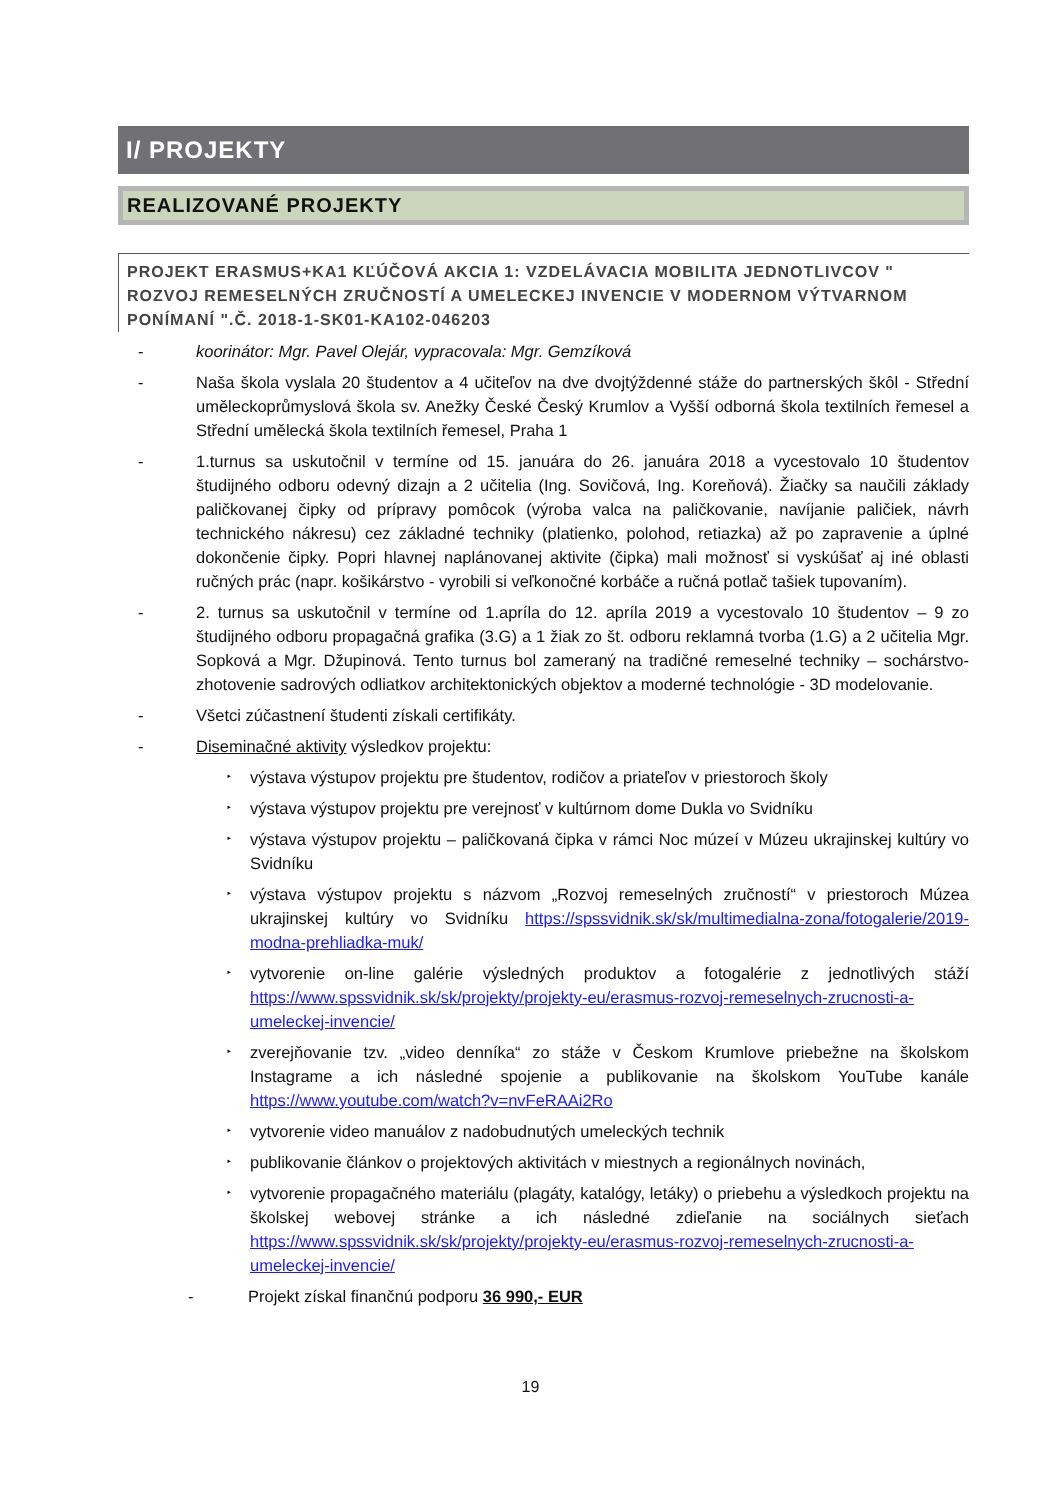I/ PROJEKTY
REALIZOVANÉ PROJEKTY
PROJEKT ERASMUS+KA1 KĽÚČOVÁ AKCIA 1: VZDELÁVACIA MOBILITA JEDNOTLIVCOV " ROZVOJ REMESELNÝCH ZRUČNOSTÍ A UMELECKEJ INVENCIE V MODERNOM VÝTVARNOM PONÍMANÍ ".Č. 2018-1-SK01-KA102-046203
- koorinátor: Mgr. Pavel Olejár, vypracovala: Mgr. Gemzíková
- Naša škola vyslala 20 študentov a 4 učiteľov na dve dvojtýždenné stáže do partnerských škôl - Střední uměleckoprůmyslová škola sv. Anežky České Český Krumlov a Vyšší odborná škola textilních řemesel a Střední umělecká škola textilních řemesel, Praha 1
- 1.turnus sa uskutočnil v termíne od 15. januára do 26. januára 2018 a vycestovalo 10 študentov študijného odboru odevný dizajn a 2 učitelia (Ing. Sovičová, Ing. Koreňová). Žiačky sa naučili základy paličkovanej čipky od prípravy pomôcok (výroba valca na paličkovanie, navíjanie paličiek, návrh technického nákresu) cez základné techniky (platienko, polohod, retiazka) až po zapravenie a úplné dokončenie čipky. Popri hlavnej naplánovanej aktivite (čipka) mali možnosť si vyskúšať aj iné oblasti ručných prác (napr. košikárstvo - vyrobili si veľkonočné korbáče a ručná potlač tašiek tupovaním).
- 2. turnus sa uskutočnil v termíne od 1.apríla do 12. apríla 2019 a vycestovalo 10 študentov – 9 zo študijného odboru propagačná grafika (3.G) a 1 žiak zo št. odboru reklamná tvorba (1.G) a 2 učitelia Mgr. Sopková a Mgr. Džupinová. Tento turnus bol zameraný na tradičné remeselné techniky – sochárstvo- zhotovenie sadrových odliatkov architektonických objektov a moderné technológie - 3D modelovanie.
- Všetci zúčastnení študenti získali certifikáty.
- Diseminačné aktivity výsledkov projektu:
‣ výstava výstupov projektu pre študentov, rodičov a priateľov v priestoroch školy
‣ výstava výstupov projektu pre verejnosť v kultúrnom dome Dukla vo Svidníku
‣ výstava výstupov projektu – paličkovaná čipka v rámci Noc múzeí v Múzeu ukrajinskej kultúry vo Svidníku
‣ výstava výstupov projektu s názvom „Rozvoj remeselných zručností“ v priestoroch Múzea ukrajinskej kultúry vo Svidníku https://spssvidnik.sk/sk/multimedialna-zona/fotogalerie/2019-modna-prehliadka-muk/
‣ vytvorenie on-line galérie výsledných produktov a fotogalérie z jednotlivých stáží https://www.spssvidnik.sk/sk/projekty/projekty-eu/erasmus-rozvoj-remeselnych-zrucnosti-a-umeleckej-invencie/
‣ zverejňovanie tzv. „video denníka“ zo stáže v Českom Krumlove priebežne na školskom Instagrame a ich následné spojenie a publikovanie na školskom YouTube kanále https://www.youtube.com/watch?v=nvFeRAAi2Ro
‣ vytvorenie video manuálov z nadobudnutých umeleckých technik
‣ publikovanie článkov o projektových aktivitách v miestnych a regionálnych novinách,
‣ vytvorenie propagačného materiálu (plagáty, katalógy, letáky) o priebehu a výsledkoch projektu na školskej webovej stránke a ich následné zdieľanie na sociálnych sieťach https://www.spssvidnik.sk/sk/projekty/projekty-eu/erasmus-rozvoj-remeselnych-zrucnosti-a-umeleckej-invencie/
- Projekt získal finančnú podporu 36 990,- EUR
19